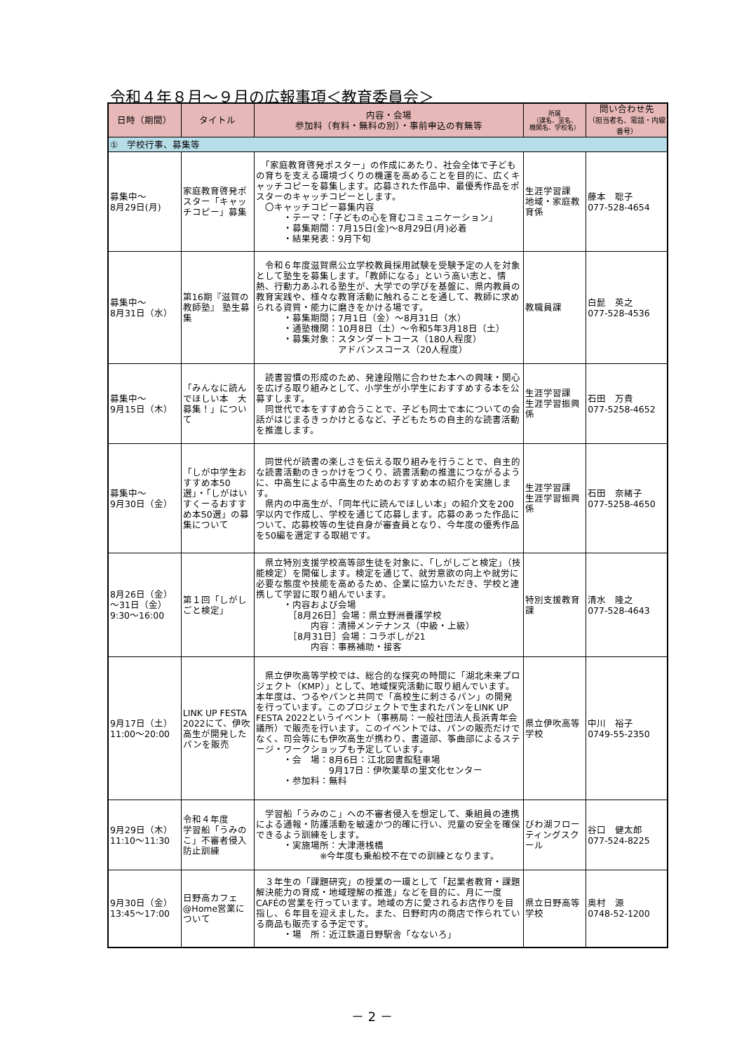令和４年８月～９月の広報事項＜教育委員会＞
| 日時（期間） | タイトル | 内容・会場 参加料（有料・無料の別）・事前申込の有無等 | 所属 （課名、室名、 機関名、学校名） | 問い合わせ先 （担当者名、電話・内線番号） |
| --- | --- | --- | --- | --- |
| ① 学校行事、募集等 | | | | |
| 募集中～ 8月29日(月) | 家庭教育啓発ポスター「キャッチコピー」募集 | 「家庭教育啓発ポスター」の作成にあたり、社会全体で子どもの育ちを支える環境づくりの機運を高めることを目的に、広くキャッチコピーを募集します。応募された作品中、最優秀作品をポスターのキャッチコピーとします。 〇キャッチコピー募集内容 ・テーマ：「子どもの心を育むコミュニケーション」 ・募集期間：7月15日(金)～8月29日(月)必着 ・結果発表：9月下旬 | 生涯学習課 地域・家庭教育係 | 藤本 聡子 077-528-4654 |
| 募集中～ 8月31日（水） | 第16期『滋賀の教師塾』 塾生募集 | 令和６年度滋賀県公立学校教員採用試験を受験予定の人を対象として塾生を募集します。「教師になる」という高い志と、情熱、行動力あふれる塾生が、大学での学びを基盤に、県内教員の教育実践や、様々な教育活動に触れることを通して、教師に求められる資質・能力に磨きをかける場です。 ・募集期間；7月1日（金）～8月31日（水） ・通塾機関：10月8日（土）～令和5年3月18日（土） ・募集対象：スタンダートコース（180人程度） アドバンスコース（20人程度） | 教職員課 | 白髭 英之 077-528-4536 |
| 募集中～ 9月15日（木） | 「みんなに読んでほしい本 大募集！」について | 読書習慣の形成のため、発達段階に合わせた本への興味・関心を広げる取り組みとして、小学生が小学生におすすめする本を公募すします。 同世代で本をすすめ合うことで、子ども同士で本についての会話がはじまるきっかけとるなど、子どもたちの自主的な読書活動を推進します。 | 生涯学習課 生涯学習振興係 | 石田 万貴 077-5258-4652 |
| 募集中～ 9月30日（金） | 「しが中学生おすすめ本50選」・「しがはいすくーるおすすめ本50選」の募集について | 同世代が読書の楽しさを伝える取り組みを行うことで、自主的な読書活動のきっかけをつくり、読書活動の推進につながるように、中高生による中高生のためのおすすめ本の紹介を実施します。 県内の中高生が、「同年代に読んでほしい本」の紹介文を200字以内で作成し、学校を通じて応募します。応募のあった作品について、応募校等の生徒自身が審査員となり、今年度の優秀作品を50編を選定する取組です。 | 生涯学習課 生涯学習振興係 | 石田 奈緒子 077-5258-4650 |
| 8月26日（金） ～31日（金） 9:30～16:00 | 第１回「しがしごと検定」 | 県立特別支援学校高等部生徒を対象に、「しがしごと検定」（技能検定）を開催します。検定を通じて、就労意欲の向上や就労に必要な態度や技能を高めるため、企業に協力いただき、学校と連携して学習に取り組んでいます。 ・内容および会場 ［8月26日］会場：県立野洲養護学校 内容：清掃メンテナンス（中級・上級） ［8月31日］会場：コラボしが21 内容：事務補助・接客 | 特別支援教育課 | 清水 隆之 077-528-4643 |
| 9月17日（土） 11:00～20:00 | LINK UP FESTA 2022にて、伊吹高生が開発したパンを販売 | 県立伊吹高等学校では、総合的な探究の時間に「湖北未来プロジェクト（KMP）」として、地域探究活動に取り組んでいます。本年度は、つるやパンと共同で「高校生に刺さるパン」の開発を行っています。このプロジェクトで生まれたパンをLINK UP FESTA 2022というイベント（事務局：一般社団法人長浜青年会議所）で販売を行います。このイベントでは、パンの販売だけでなく、司会等にも伊吹高生が携わり、書道部、筝曲部によるステージ・ワークショップも予定しています。 ・会 場：8月6日：江北図書館駐車場 9月17日：伊吹薬草の里文化センター ・参加料：無料 | 県立伊吹高等学校 | 中川 裕子 0749-55-2350 |
| 9月29日（木） 11:10～11:30 | 令和４年度 学習船「うみのこ」不審者侵入防止訓練 | 学習船「うみのこ」への不審者侵入を想定して、乗組員の連携による通報・防護活動を敏速かつ的確に行い、児童の安全を確保できるよう訓練をします。 ・実施場所：大津港桟橋 ※今年度も乗船校不在での訓練となります。 | びわ湖フローティングスクール | 谷口 健太郎 077-524-8225 |
| 9月30日（金） 13:45～17:00 | 日野高カフェ @Home営業について | ３年生の「課題研究」の授業の一環として「起業者教育・課題解決能力の育成・地域理解の推進」などを目的に、月に一度CAFÉの営業を行っています。地域の方に愛されるお店作りを目指し、６年目を迎えました。また、日野町内の商店で作られている商品も販売する予定です。 ・場 所：近江鉄道日野駅舎「なないろ」 | 県立日野高等学校 | 奥村 源 0748-52-1200 |
－ 2 －